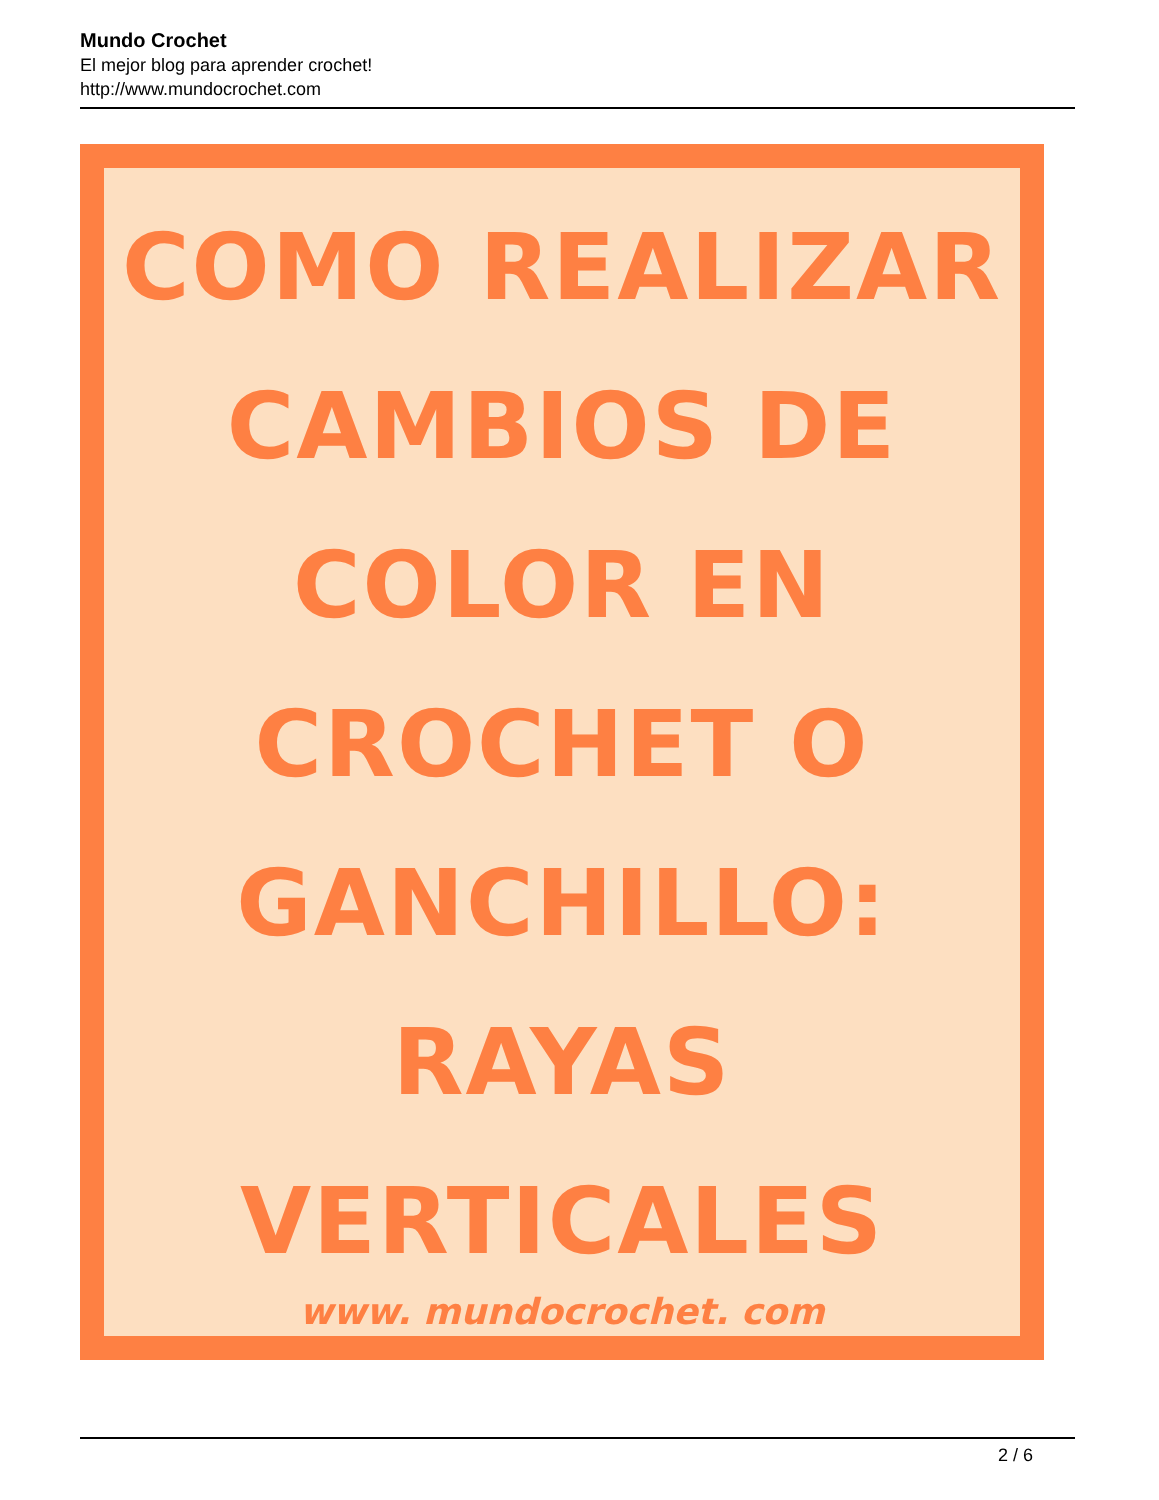Mundo Crochet
El mejor blog para aprender crochet!
http://www.mundocrochet.com
COMO REALIZAR
CAMBIOS DE
COLOR EN
CROCHET O
GANCHILLO:
RAYAS
VERTICALES
www. mundocrochet. com
2 / 6